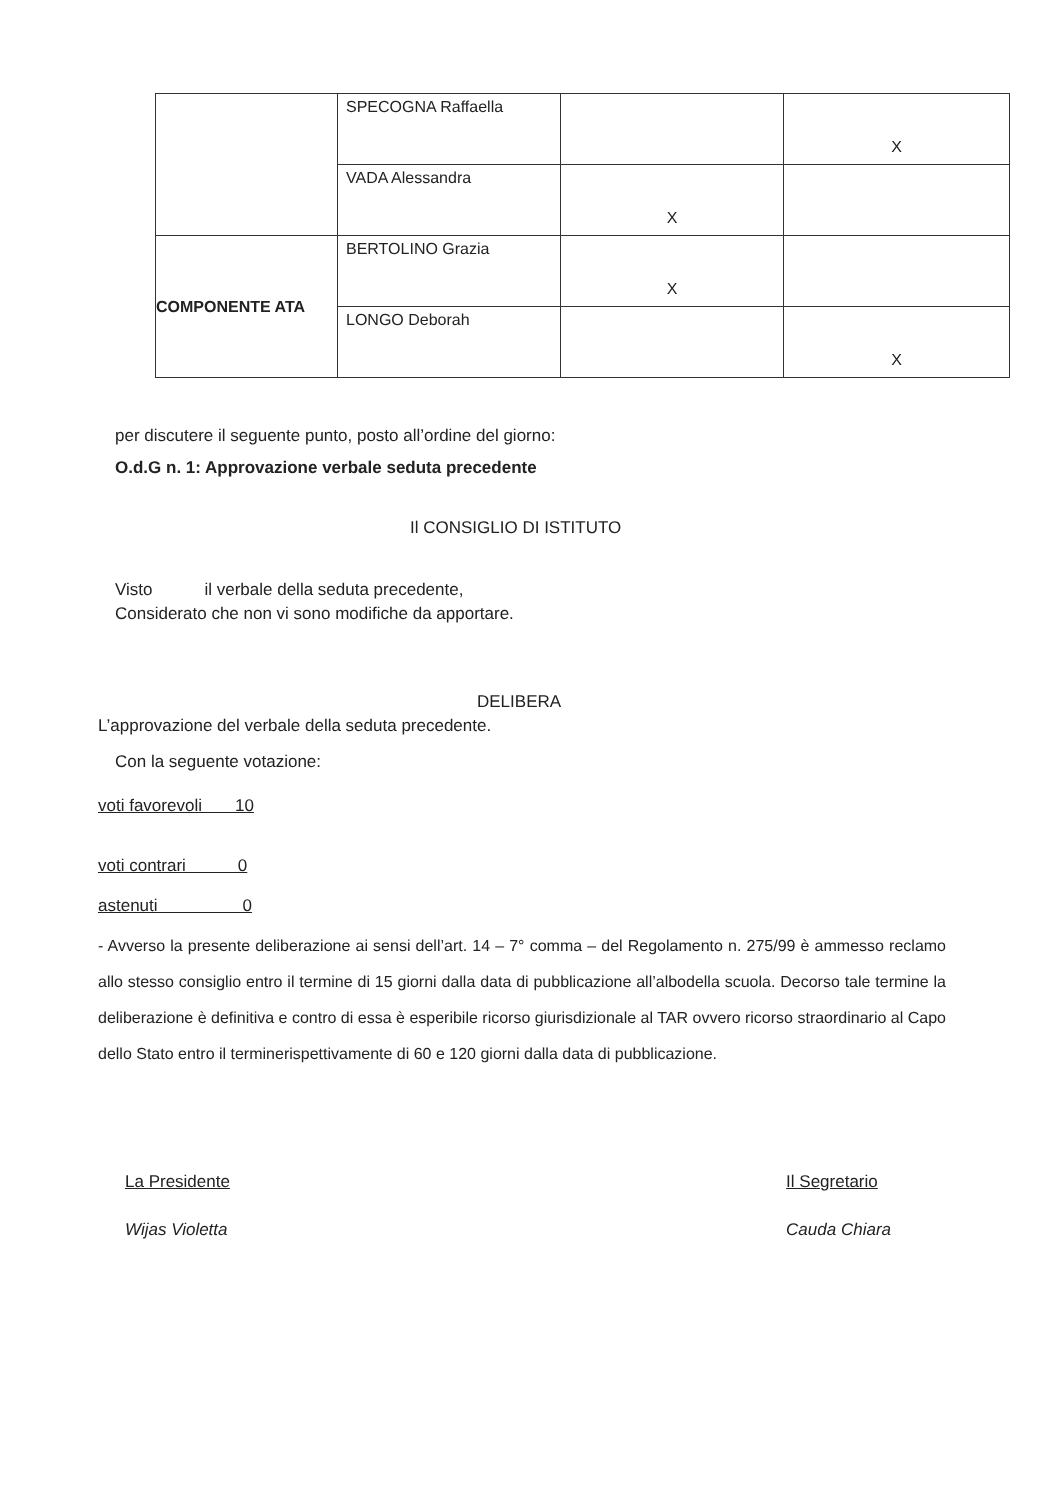| | SPECOGNA Raffaella | | X |
| | VADA Alessandra | X | |
| COMPONENTE ATA | BERTOLINO Grazia | X | |
| | LONGO Deborah | | X |
per discutere il seguente punto, posto all’ordine del giorno:
O.d.G n. 1: Approvazione verbale seduta precedente
Il CONSIGLIO DI ISTITUTO
Visto il verbale della seduta precedente,
Considerato che non vi sono modifiche da apportare.
DELIBERA
L’approvazione del verbale della seduta precedente.
Con la seguente votazione:
voti favorevoli 10
voti contrari 0
astenuti 0
- Avverso la presente deliberazione ai sensi dell’art. 14 – 7° comma – del Regolamento n. 275/99 è ammesso reclamo allo stesso consiglio entro il termine di 15 giorni dalla data di pubblicazione all’albodella scuola. Decorso tale termine la deliberazione è definitiva e contro di essa è esperibile ricorso giurisdizionale al TAR ovvero ricorso straordinario al Capo dello Stato entro il terminerispettivamente di 60 e 120 giorni dalla data di pubblicazione.
La Presidente
Wijas Violetta
Il Segretario
Cauda Chiara